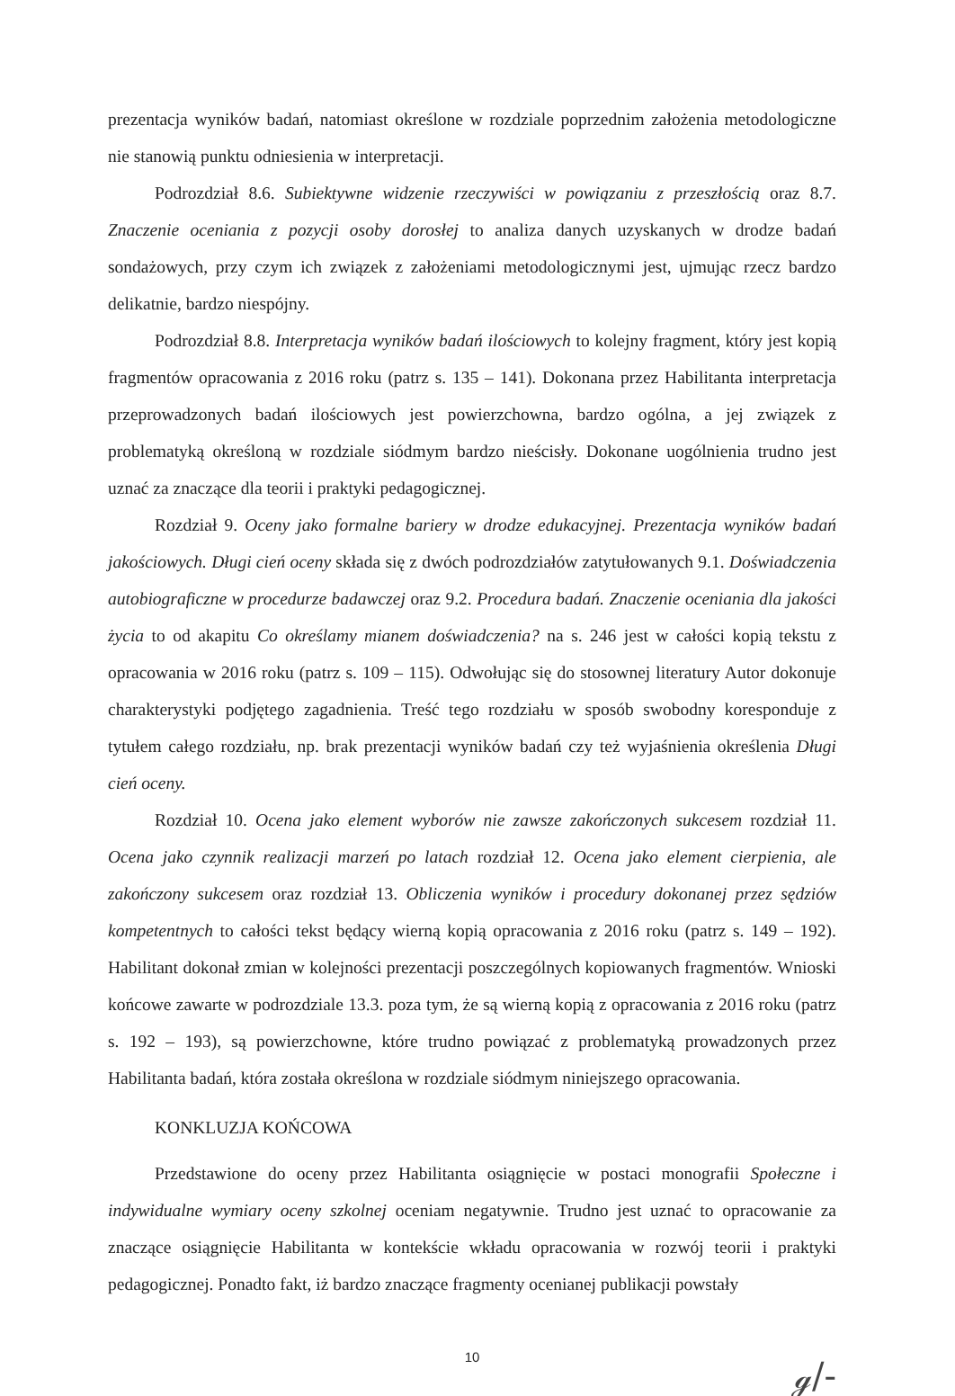prezentacja wyników badań, natomiast określone w rozdziale poprzednim założenia metodologiczne nie stanowią punktu odniesienia w interpretacji.
Podrozdział 8.6. Subiektywne widzenie rzeczywiści w powiązaniu z przeszłością oraz 8.7. Znaczenie oceniania z pozycji osoby dorosłej to analiza danych uzyskanych w drodze badań sondażowych, przy czym ich związek z założeniami metodologicznymi jest, ujmując rzecz bardzo delikatnie, bardzo niespójny.
Podrozdział 8.8. Interpretacja wyników badań ilościowych to kolejny fragment, który jest kopią fragmentów opracowania z 2016 roku (patrz s. 135 – 141). Dokonana przez Habilitanta interpretacja przeprowadzonych badań ilościowych jest powierzchowna, bardzo ogólna, a jej związek z problematyką określoną w rozdziale siódmym bardzo nieścisły. Dokonane uogólnienia trudno jest uznać za znaczące dla teorii i praktyki pedagogicznej.
Rozdział 9. Oceny jako formalne bariery w drodze edukacyjnej. Prezentacja wyników badań jakościowych. Długi cień oceny składa się z dwóch podrozdziałów zatytułowanych 9.1. Doświadczenia autobiograficzne w procedurze badawczej oraz 9.2. Procedura badań. Znaczenie oceniania dla jakości życia to od akapitu Co określamy mianem doświadczenia? na s. 246 jest w całości kopią tekstu z opracowania w 2016 roku (patrz s. 109 – 115). Odwołując się do stosownej literatury Autor dokonuje charakterystyki podjętego zagadnienia. Treść tego rozdziału w sposób swobodny koresponduje z tytułem całego rozdziału, np. brak prezentacji wyników badań czy też wyjaśnienia określenia Długi cień oceny.
Rozdział 10. Ocena jako element wyborów nie zawsze zakończonych sukcesem rozdział 11. Ocena jako czynnik realizacji marzeń po latach rozdział 12. Ocena jako element cierpienia, ale zakończony sukcesem oraz rozdział 13. Obliczenia wyników i procedury dokonanej przez sędziów kompetentnych to całości tekst będący wierną kopią opracowania z 2016 roku (patrz s. 149 – 192). Habilitant dokonał zmian w kolejności prezentacji poszczególnych kopiowanych fragmentów. Wnioski końcowe zawarte w podrozdziale 13.3. poza tym, że są wierną kopią z opracowania z 2016 roku (patrz s. 192 – 193), są powierzchowne, które trudno powiązać z problematyką prowadzonych przez Habilitanta badań, która została określona w rozdziale siódmym niniejszego opracowania.
KONKLUZJA KOŃCOWA
Przedstawione do oceny przez Habilitanta osiągnięcie w postaci monografii Społeczne i indywidualne wymiary oceny szkolnej oceniam negatywnie. Trudno jest uznać to opracowanie za znaczące osiągnięcie Habilitanta w kontekście wkładu opracowania w rozwój teorii i praktyki pedagogicznej. Ponadto fakt, iż bardzo znaczące fragmenty ocenianej publikacji powstały
10
ℊ/-